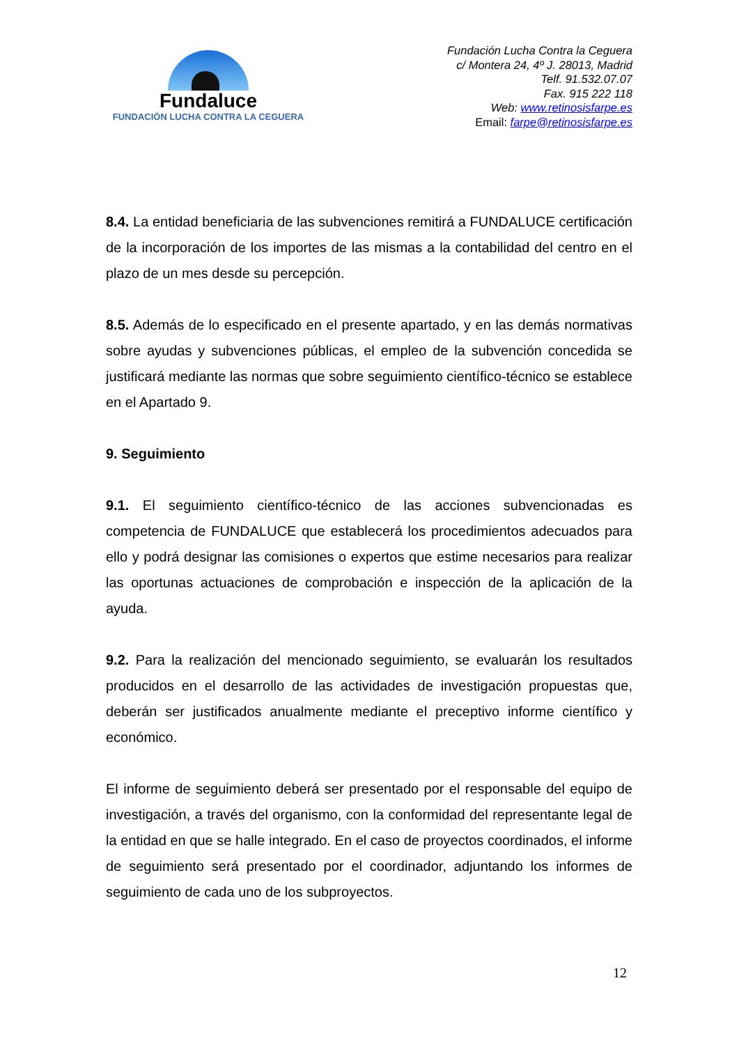Fundaluce
FUNDACIÓN LUCHA CONTRA LA CEGUERA
Fundación Lucha Contra la Ceguera
c/ Montera 24, 4º J. 28013, Madrid
Telf. 91.532.07.07
Fax. 915 222 118
Web: www.retinosisfarpe.es
Email: farpe@retinosisfarpe.es
8.4. La entidad beneficiaria de las subvenciones remitirá a FUNDALUCE certificación de la incorporación de los importes de las mismas a la contabilidad del centro en el plazo de un mes desde su percepción.
8.5. Además de lo especificado en el presente apartado, y en las demás normativas sobre ayudas y subvenciones públicas, el empleo de la subvención concedida se justificará mediante las normas que sobre seguimiento científico-técnico se establece en el Apartado 9.
9. Seguimiento
9.1. El seguimiento científico-técnico de las acciones subvencionadas es competencia de FUNDALUCE que establecerá los procedimientos adecuados para ello y podrá designar las comisiones o expertos que estime necesarios para realizar las oportunas actuaciones de comprobación e inspección de la aplicación de la ayuda.
9.2. Para la realización del mencionado seguimiento, se evaluarán los resultados producidos en el desarrollo de las actividades de investigación propuestas que, deberán ser justificados anualmente mediante el preceptivo informe científico y económico.
El informe de seguimiento deberá ser presentado por el responsable del equipo de investigación, a través del organismo, con la conformidad del representante legal de la entidad en que se halle integrado. En el caso de proyectos coordinados, el informe de seguimiento será presentado por el coordinador, adjuntando los informes de seguimiento de cada uno de los subproyectos.
12